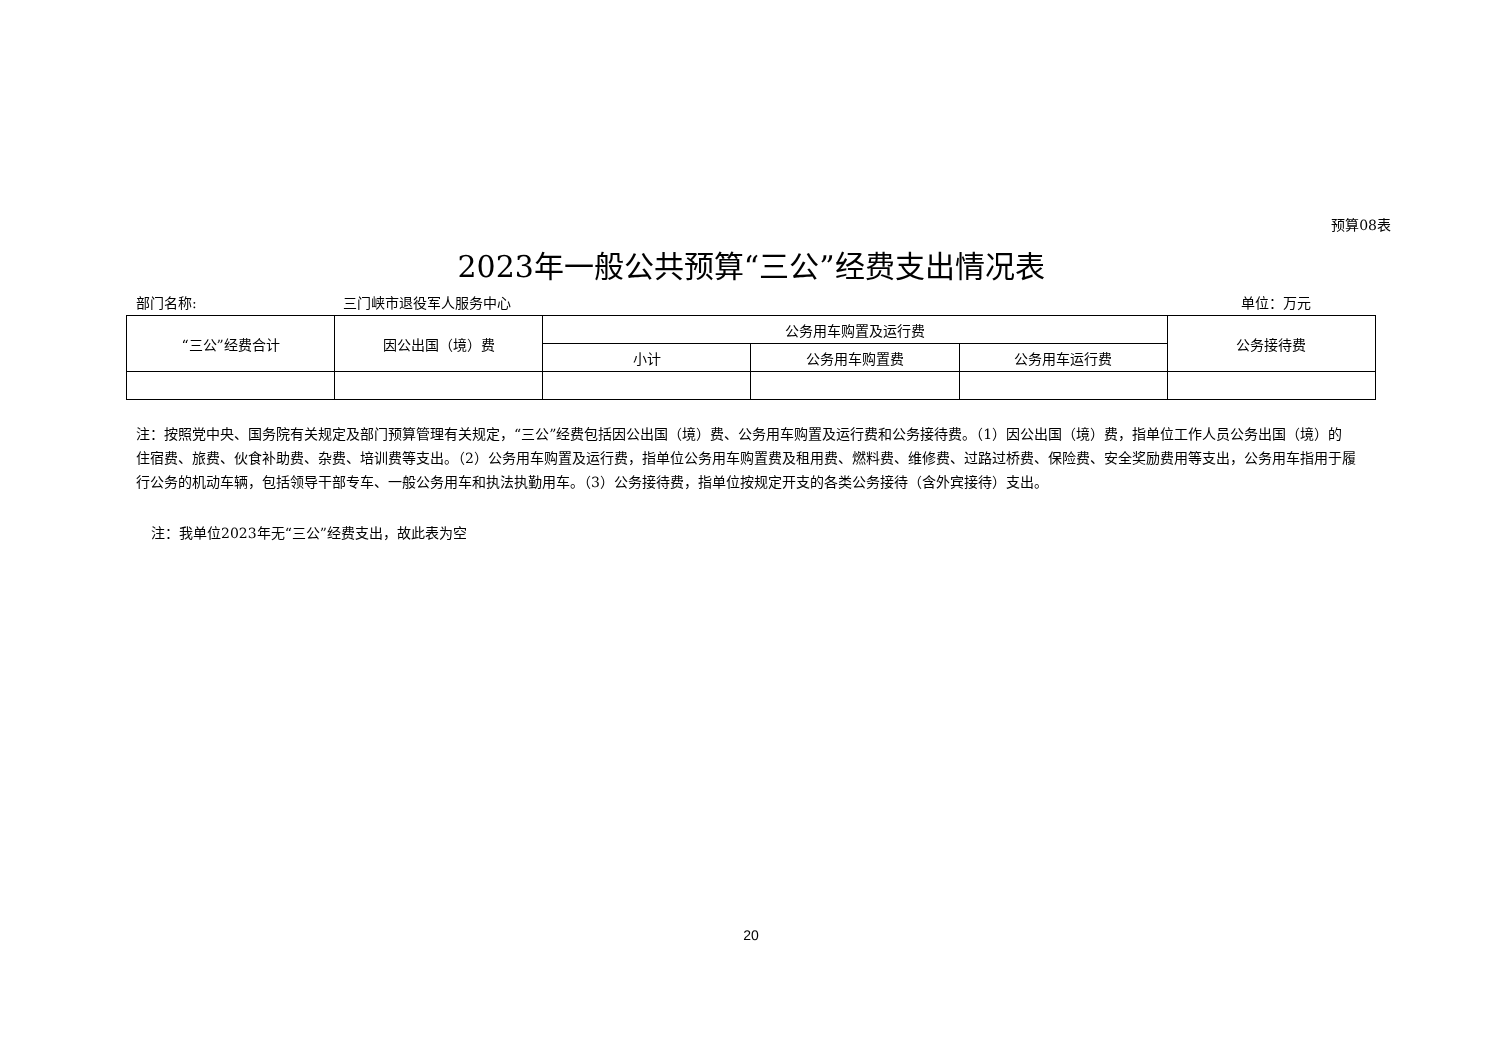预算08表
2023年一般公共预算“三公”经费支出情况表
部门名称: 三门峡市退役军人服务中心 单位：万元
| “三公”经费合计 | 因公出国（境）费 | 公务用车购置及运行费 | | | 公务接待费 |
| --- | --- | --- | --- | --- | --- |
| | | 小计 | 公务用车购置费 | 公务用车运行费 | |
注：按照党中央、国务院有关规定及部门预算管理有关规定，“三公”经费包括因公出国（境）费、公务用车购置及运行费和公务接待费。（1）因公出国（境）费，指单位工作人员公务出国（境）的住宿费、旅费、伙食补助费、杂费、培训费等支出。（2）公务用车购置及运行费，指单位公务用车购置费及租用费、燃料费、维修费、过路过桥费、保险费、安全奖励费用等支出，公务用车指用于履行公务的机动车辆，包括领导干部专车、一般公务用车和执法执勤用车。（3）公务接待费，指单位按规定开支的各类公务接待（含外宾接待）支出。
注：我单位2023年无“三公”经费支出，故此表为空
20